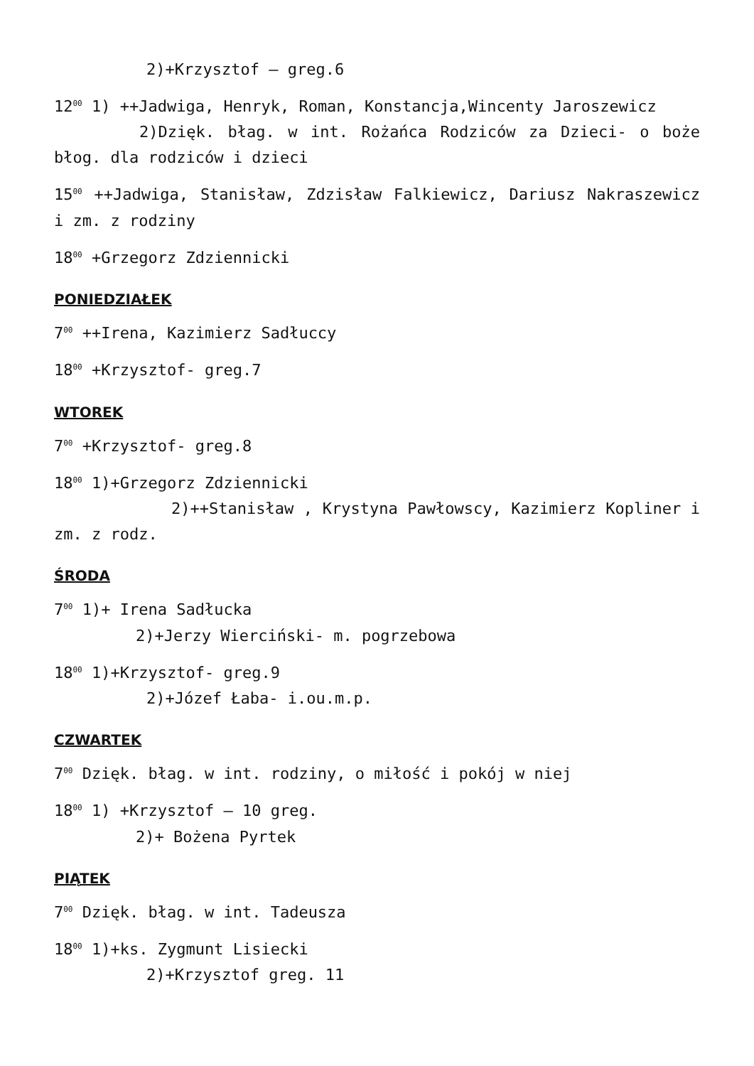2)+Krzysztof – greg.6
12<sup>00</sup> 1) ++Jadwiga, Henryk, Roman, Konstancja,Wincenty Jaroszewicz
2)Dzięk. błag. w int. Rożańca Rodziców za Dzieci- o boże błog. dla rodziców i dzieci
15<sup>00</sup> ++Jadwiga, Stanisław, Zdzisław Falkiewicz, Dariusz Nakraszewicz i zm. z rodziny
18<sup>00</sup> +Grzegorz Zdziennicki
PONIEDZIAŁEK
7<sup>00</sup> ++Irena, Kazimierz Sadłuccy
18<sup>00</sup> +Krzysztof- greg.7
WTOREK
7<sup>00</sup> +Krzysztof- greg.8
18<sup>00</sup> 1)+Grzegorz Zdziennicki
2)++Stanisław , Krystyna Pawłowscy, Kazimierz Kopliner i zm. z rodz.
ŚRODA
7<sup>00</sup> 1)+ Irena Sadłucka
2)+Jerzy Wierciński- m. pogrzebowa
18<sup>00</sup> 1)+Krzysztof- greg.9
2)+Józef Łaba- i.ou.m.p.
CZWARTEK
7<sup>00</sup> Dzięk. błag. w int. rodziny, o miłość i pokój w niej
18<sup>00</sup> 1) +Krzysztof – 10 greg.
2)+ Bożena Pyrtek
PIĄTEK
7<sup>00</sup> Dzięk. błag. w int. Tadeusza
18<sup>00</sup> 1)+ks. Zygmunt Lisiecki
2)+Krzysztof greg. 11